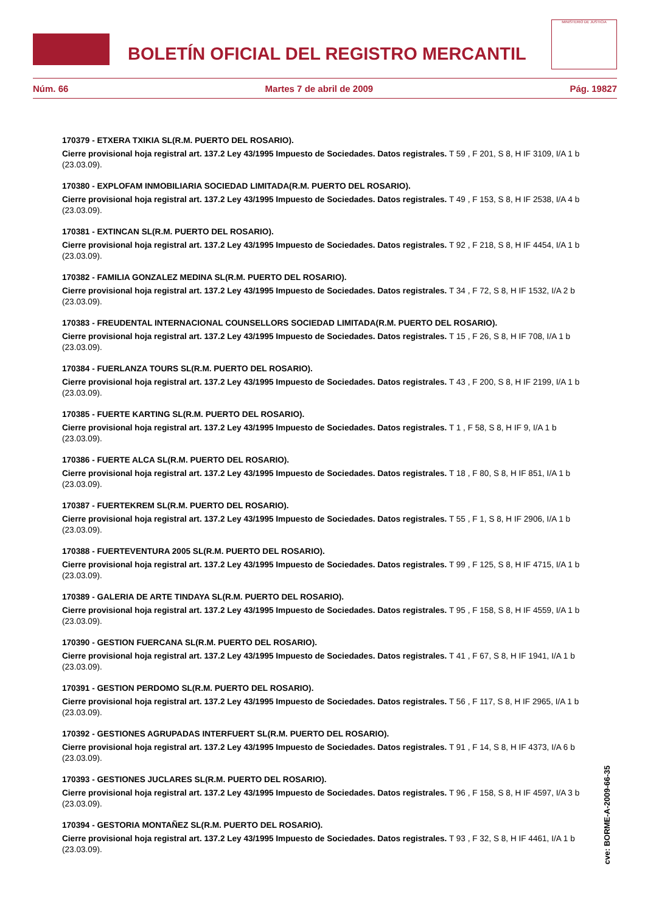BOLETÍN OFICIAL DEL REGISTRO MERCANTIL
MINISTERIO DE JUSTICIA
Núm. 66 Martes 7 de abril de 2009 Pág. 19827
170379 - ETXERA TXIKIA SL(R.M. PUERTO DEL ROSARIO).
Cierre provisional hoja registral art. 137.2 Ley 43/1995 Impuesto de Sociedades. Datos registrales. T 59 , F 201, S 8, H IF 3109, I/A 1 b (23.03.09).
170380 - EXPLOFAM INMOBILIARIA SOCIEDAD LIMITADA(R.M. PUERTO DEL ROSARIO).
Cierre provisional hoja registral art. 137.2 Ley 43/1995 Impuesto de Sociedades. Datos registrales. T 49 , F 153, S 8, H IF 2538, I/A 4 b (23.03.09).
170381 - EXTINCAN SL(R.M. PUERTO DEL ROSARIO).
Cierre provisional hoja registral art. 137.2 Ley 43/1995 Impuesto de Sociedades. Datos registrales. T 92 , F 218, S 8, H IF 4454, I/A 1 b (23.03.09).
170382 - FAMILIA GONZALEZ MEDINA SL(R.M. PUERTO DEL ROSARIO).
Cierre provisional hoja registral art. 137.2 Ley 43/1995 Impuesto de Sociedades. Datos registrales. T 34 , F 72, S 8, H IF 1532, I/A 2 b (23.03.09).
170383 - FREUDENTAL INTERNACIONAL COUNSELLORS SOCIEDAD LIMITADA(R.M. PUERTO DEL ROSARIO).
Cierre provisional hoja registral art. 137.2 Ley 43/1995 Impuesto de Sociedades. Datos registrales. T 15 , F 26, S 8, H IF 708, I/A 1 b (23.03.09).
170384 - FUERLANZA TOURS SL(R.M. PUERTO DEL ROSARIO).
Cierre provisional hoja registral art. 137.2 Ley 43/1995 Impuesto de Sociedades. Datos registrales. T 43 , F 200, S 8, H IF 2199, I/A 1 b (23.03.09).
170385 - FUERTE KARTING SL(R.M. PUERTO DEL ROSARIO).
Cierre provisional hoja registral art. 137.2 Ley 43/1995 Impuesto de Sociedades. Datos registrales. T 1 , F 58, S 8, H IF 9, I/A 1 b (23.03.09).
170386 - FUERTE ALCA SL(R.M. PUERTO DEL ROSARIO).
Cierre provisional hoja registral art. 137.2 Ley 43/1995 Impuesto de Sociedades. Datos registrales. T 18 , F 80, S 8, H IF 851, I/A 1 b (23.03.09).
170387 - FUERTEKREM SL(R.M. PUERTO DEL ROSARIO).
Cierre provisional hoja registral art. 137.2 Ley 43/1995 Impuesto de Sociedades. Datos registrales. T 55 , F 1, S 8, H IF 2906, I/A 1 b (23.03.09).
170388 - FUERTEVENTURA 2005 SL(R.M. PUERTO DEL ROSARIO).
Cierre provisional hoja registral art. 137.2 Ley 43/1995 Impuesto de Sociedades. Datos registrales. T 99 , F 125, S 8, H IF 4715, I/A 1 b (23.03.09).
170389 - GALERIA DE ARTE TINDAYA SL(R.M. PUERTO DEL ROSARIO).
Cierre provisional hoja registral art. 137.2 Ley 43/1995 Impuesto de Sociedades. Datos registrales. T 95 , F 158, S 8, H IF 4559, I/A 1 b (23.03.09).
170390 - GESTION FUERCANA SL(R.M. PUERTO DEL ROSARIO).
Cierre provisional hoja registral art. 137.2 Ley 43/1995 Impuesto de Sociedades. Datos registrales. T 41 , F 67, S 8, H IF 1941, I/A 1 b (23.03.09).
170391 - GESTION PERDOMO SL(R.M. PUERTO DEL ROSARIO).
Cierre provisional hoja registral art. 137.2 Ley 43/1995 Impuesto de Sociedades. Datos registrales. T 56 , F 117, S 8, H IF 2965, I/A 1 b (23.03.09).
170392 - GESTIONES AGRUPADAS INTERFUERT SL(R.M. PUERTO DEL ROSARIO).
Cierre provisional hoja registral art. 137.2 Ley 43/1995 Impuesto de Sociedades. Datos registrales. T 91 , F 14, S 8, H IF 4373, I/A 6 b (23.03.09).
170393 - GESTIONES JUCLARES SL(R.M. PUERTO DEL ROSARIO).
Cierre provisional hoja registral art. 137.2 Ley 43/1995 Impuesto de Sociedades. Datos registrales. T 96 , F 158, S 8, H IF 4597, I/A 3 b (23.03.09).
170394 - GESTORIA MONTAÑEZ SL(R.M. PUERTO DEL ROSARIO).
Cierre provisional hoja registral art. 137.2 Ley 43/1995 Impuesto de Sociedades. Datos registrales. T 93 , F 32, S 8, H IF 4461, I/A 1 b (23.03.09).
cve: BORME-A-2009-66-35